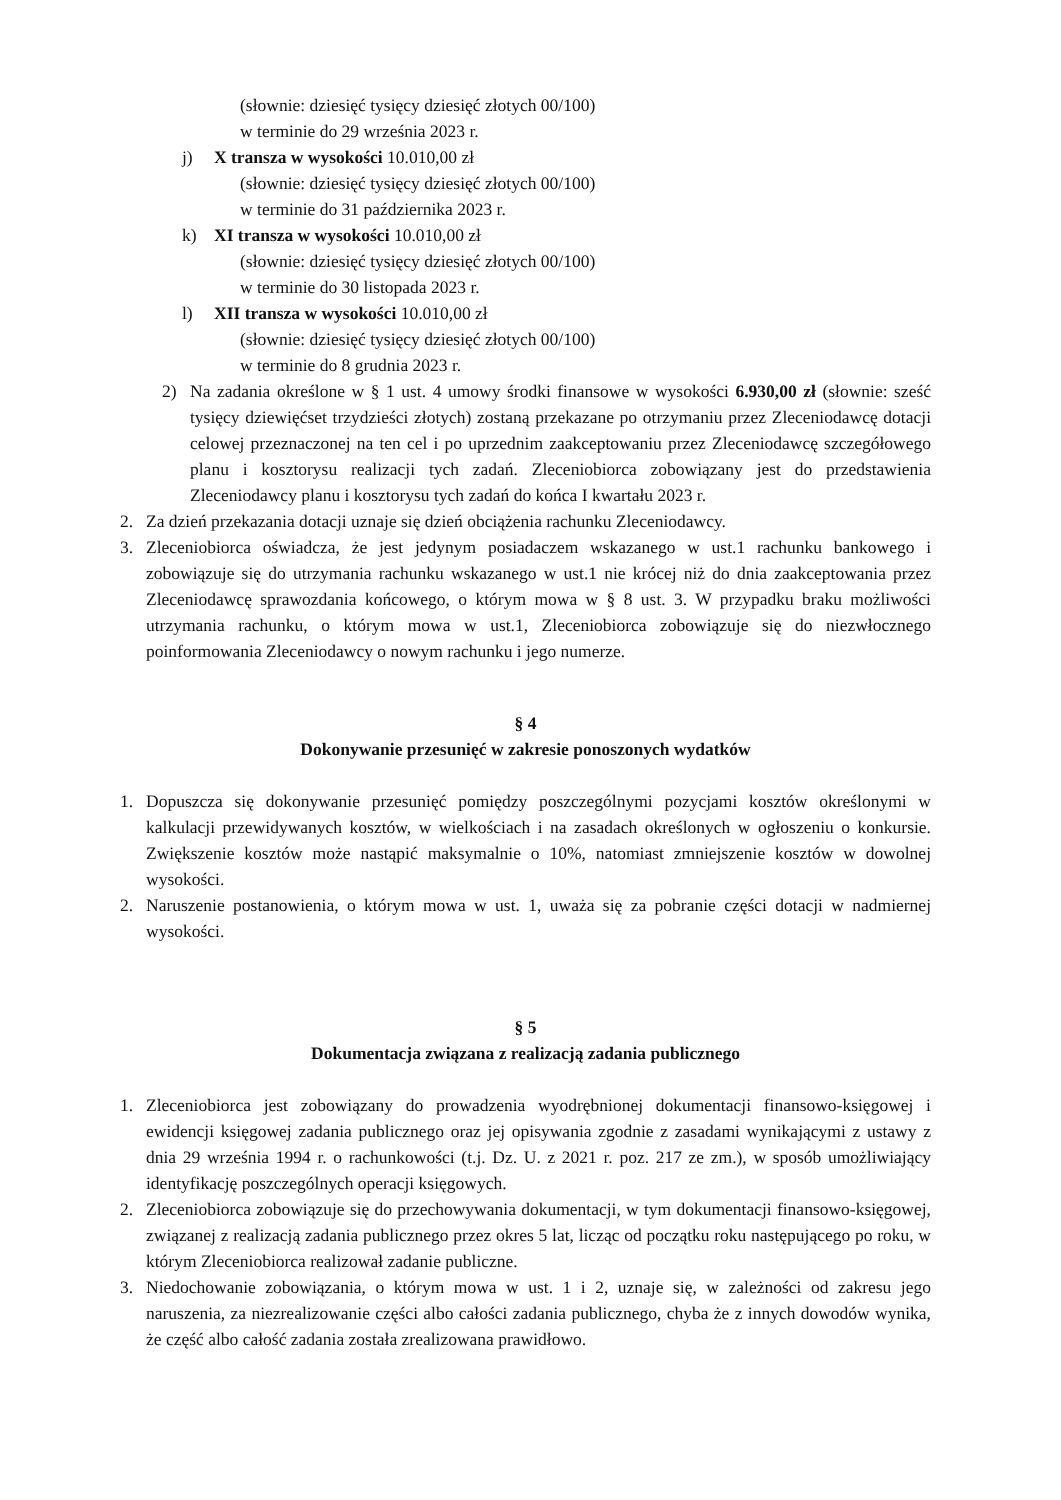(słownie: dziesięć tysięcy dziesięć złotych 00/100)
w terminie do 29 września 2023 r.
j) X transza w wysokości 10.010,00 zł
(słownie: dziesięć tysięcy dziesięć złotych 00/100)
w terminie do 31 października 2023 r.
k) XI transza w wysokości 10.010,00 zł
(słownie: dziesięć tysięcy dziesięć złotych 00/100)
w terminie do 30 listopada 2023 r.
l) XII transza w wysokości 10.010,00 zł
(słownie: dziesięć tysięcy dziesięć złotych 00/100)
w terminie do 8 grudnia 2023 r.
2) Na zadania określone w § 1 ust. 4 umowy środki finansowe w wysokości 6.930,00 zł (słownie: sześć tysięcy dziewięćset trzydzieści złotych) zostaną przekazane po otrzymaniu przez Zleceniodawcę dotacji celowej przeznaczonej na ten cel i po uprzednim zaakceptowaniu przez Zleceniodawcę szczegółowego planu i kosztorysu realizacji tych zadań. Zleceniobiorca zobowiązany jest do przedstawienia Zleceniodawcy planu i kosztorysu tych zadań do końca I kwartału 2023 r.
2. Za dzień przekazania dotacji uznaje się dzień obciążenia rachunku Zleceniodawcy.
3. Zleceniobiorca oświadcza, że jest jedynym posiadaczem wskazanego w ust.1 rachunku bankowego i zobowiązuje się do utrzymania rachunku wskazanego w ust.1 nie krócej niż do dnia zaakceptowania przez Zleceniodawcę sprawozdania końcowego, o którym mowa w § 8 ust. 3. W przypadku braku możliwości utrzymania rachunku, o którym mowa w ust.1, Zleceniobiorca zobowiązuje się do niezwłocznego poinformowania Zleceniodawcy o nowym rachunku i jego numerze.
§ 4
Dokonywanie przesunięć w zakresie ponoszonych wydatków
1. Dopuszcza się dokonywanie przesunięć pomiędzy poszczególnymi pozycjami kosztów określonymi w kalkulacji przewidywanych kosztów, w wielkościach i na zasadach określonych w ogłoszeniu o konkursie. Zwiększenie kosztów może nastąpić maksymalnie o 10%, natomiast zmniejszenie kosztów w dowolnej wysokości.
2. Naruszenie postanowienia, o którym mowa w ust. 1, uważa się za pobranie części dotacji w nadmiernej wysokości.
§ 5
Dokumentacja związana z realizacją zadania publicznego
1. Zleceniobiorca jest zobowiązany do prowadzenia wyodrębnionej dokumentacji finansowo-księgowej i ewidencji księgowej zadania publicznego oraz jej opisywania zgodnie z zasadami wynikającymi z ustawy z dnia 29 września 1994 r. o rachunkowości (t.j. Dz. U. z 2021 r. poz. 217 ze zm.), w sposób umożliwiający identyfikację poszczególnych operacji księgowych.
2. Zleceniobiorca zobowiązuje się do przechowywania dokumentacji, w tym dokumentacji finansowo-księgowej, związanej z realizacją zadania publicznego przez okres 5 lat, licząc od początku roku następującego po roku, w którym Zleceniobiorca realizował zadanie publiczne.
3. Niedochowanie zobowiązania, o którym mowa w ust. 1 i 2, uznaje się, w zależności od zakresu jego naruszenia, za niezrealizowanie części albo całości zadania publicznego, chyba że z innych dowodów wynika, że część albo całość zadania została zrealizowana prawidłowo.